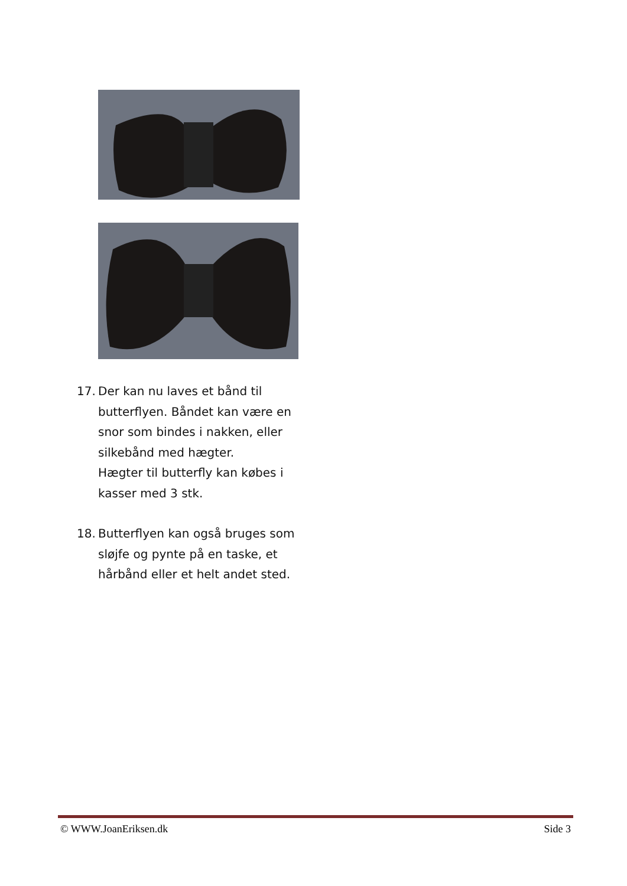17. Der kan nu laves et bånd til butterflyen. Båndet kan være en snor som bindes i nakken, eller silkebånd med hægter.
Hægter til butterfly kan købes i kasser med 3 stk.
18. Butterflyen kan også bruges som sløjfe og pynte på en taske, et hårbånd eller et helt andet sted.
© WWW.JoanEriksen.dk Side 3